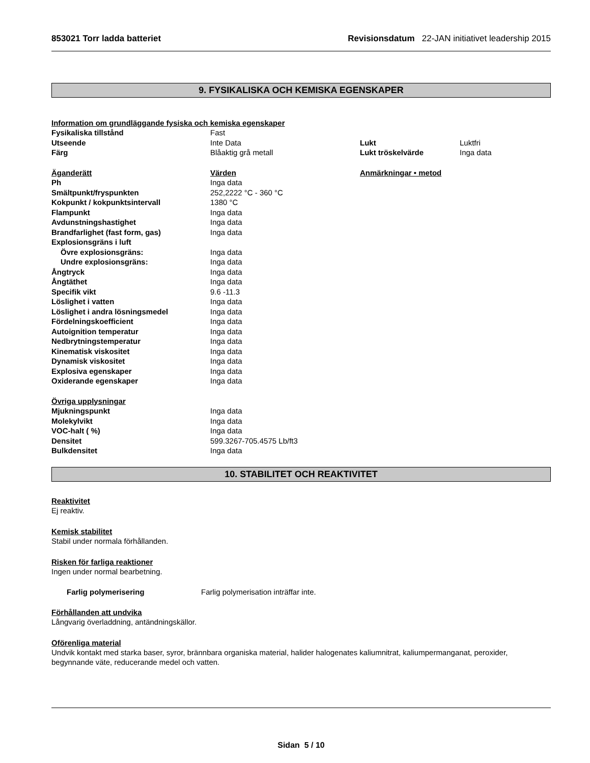853021 Torr ladda batteriet Revisionsdatum 22-JAN initiativet leadership 2015
9. FYSIKALISKA OCH KEMISKA EGENSKAPER
Information om grundläggande fysiska och kemiska egenskaper
| Fysikaliska tillstånd | Fast | | |
| Utseende | Inte Data | Lukt | Luktfri |
| Färg | Blåaktig grå metall | Lukt tröskelvärde | Inga data |
| Äganderätt | Värden | Anmärkningar • metod | |
| Ph | Inga data | | |
| Smältpunkt/fryspunkten | 252,2222 °C - 360 °C | | |
| Kokpunkt / kokpunktsintervall | 1380 °C | | |
| Flampunkt | Inga data | | |
| Avdunstningshastighet | Inga data | | |
| Brandfarlighet (fast form, gas) | Inga data | | |
| Explosionsgräns i luft | | | |
| Övre explosionsgräns: | Inga data | | |
| Undre explosionsgräns: | Inga data | | |
| Ångtryck | Inga data | | |
| Ångtäthet | Inga data | | |
| Specifik vikt | 9.6 -11.3 | | |
| Löslighet i vatten | Inga data | | |
| Löslighet i andra lösningsmedel | Inga data | | |
| Fördelningskoefficient | Inga data | | |
| Autoignition temperatur | Inga data | | |
| Nedbrytningstemperatur | Inga data | | |
| Kinematisk viskositet | Inga data | | |
| Dynamisk viskositet | Inga data | | |
| Explosiva egenskaper | Inga data | | |
| Oxiderande egenskaper | Inga data | | |
| Övriga upplysningar | | | |
| Mjukningspunkt | Inga data | | |
| Molekylvikt | Inga data | | |
| VOC-halt ( %) | Inga data | | |
| Densitet | 599.3267-705.4575 Lb/ft3 | | |
| Bulkdensitet | Inga data | | |
10. STABILITET OCH REAKTIVITET
Reaktivitet
Ej reaktiv.
Kemisk stabilitet
Stabil under normala förhållanden.
Risken för farliga reaktioner
Ingen under normal bearbetning.
Farlig polymerisering Farlig polymerisation inträffar inte.
Förhållanden att undvika
Långvarig överladdning, antändningskällor.
Oförenliga material
Undvik kontakt med starka baser, syror, brännbara organiska material, halider halogenates kaliumnitrat, kaliumpermanganat, peroxider, begynnande väte, reducerande medel och vatten.
Sidan 5 / 10